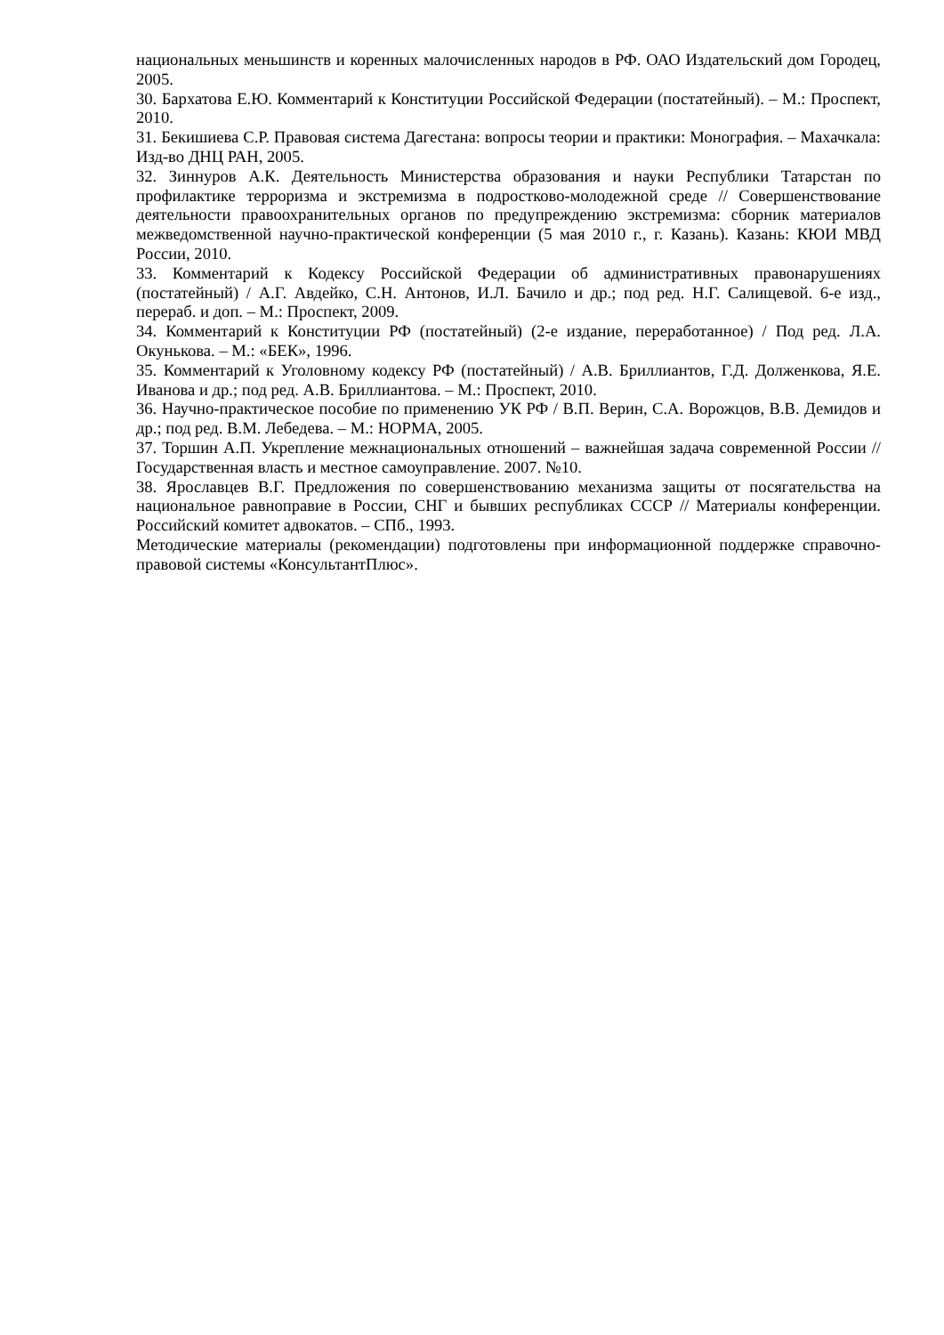национальных меньшинств и коренных малочисленных народов в РФ. ОАО Издательский дом Городец, 2005.
30. Бархатова Е.Ю. Комментарий к Конституции Российской Федерации (постатейный). – М.: Проспект, 2010.
31. Бекишиева С.Р. Правовая система Дагестана: вопросы теории и практики: Монография. – Махачкала: Изд-во ДНЦ РАН, 2005.
32. Зиннуров А.К. Деятельность Министерства образования и науки Республики Татарстан по профилактике терроризма и экстремизма в подростково-молодежной среде // Совершенствование деятельности правоохранительных органов по предупреждению экстремизма: сборник материалов межведомственной научно-практической конференции (5 мая 2010 г., г. Казань). Казань: КЮИ МВД России, 2010.
33. Комментарий к Кодексу Российской Федерации об административных правонарушениях (постатейный) / А.Г. Авдейко, С.Н. Антонов, И.Л. Бачило и др.; под ред. Н.Г. Салищевой. 6-е изд., перераб. и доп. – М.: Проспект, 2009.
34. Комментарий к Конституции РФ (постатейный) (2-е издание, переработанное) / Под ред. Л.А. Окунькова. – М.: «БЕК», 1996.
35. Комментарий к Уголовному кодексу РФ (постатейный) / А.В. Бриллиантов, Г.Д. Долженкова, Я.Е. Иванова и др.; под ред. А.В. Бриллиантова. – М.: Проспект, 2010.
36. Научно-практическое пособие по применению УК РФ / В.П. Верин, С.А. Ворожцов, В.В. Демидов и др.; под ред. В.М. Лебедева. – М.: НОРМА, 2005.
37. Торшин А.П. Укрепление межнациональных отношений – важнейшая задача современной России // Государственная власть и местное самоуправление. 2007. №10.
38. Ярославцев В.Г. Предложения по совершенствованию механизма защиты от посягательства на национальное равноправие в России, СНГ и бывших республиках СССР // Материалы конференции. Российский комитет адвокатов. – СПб., 1993.
Методические материалы (рекомендации) подготовлены при информационной поддержке справочно-правовой системы «КонсультантПлюс».